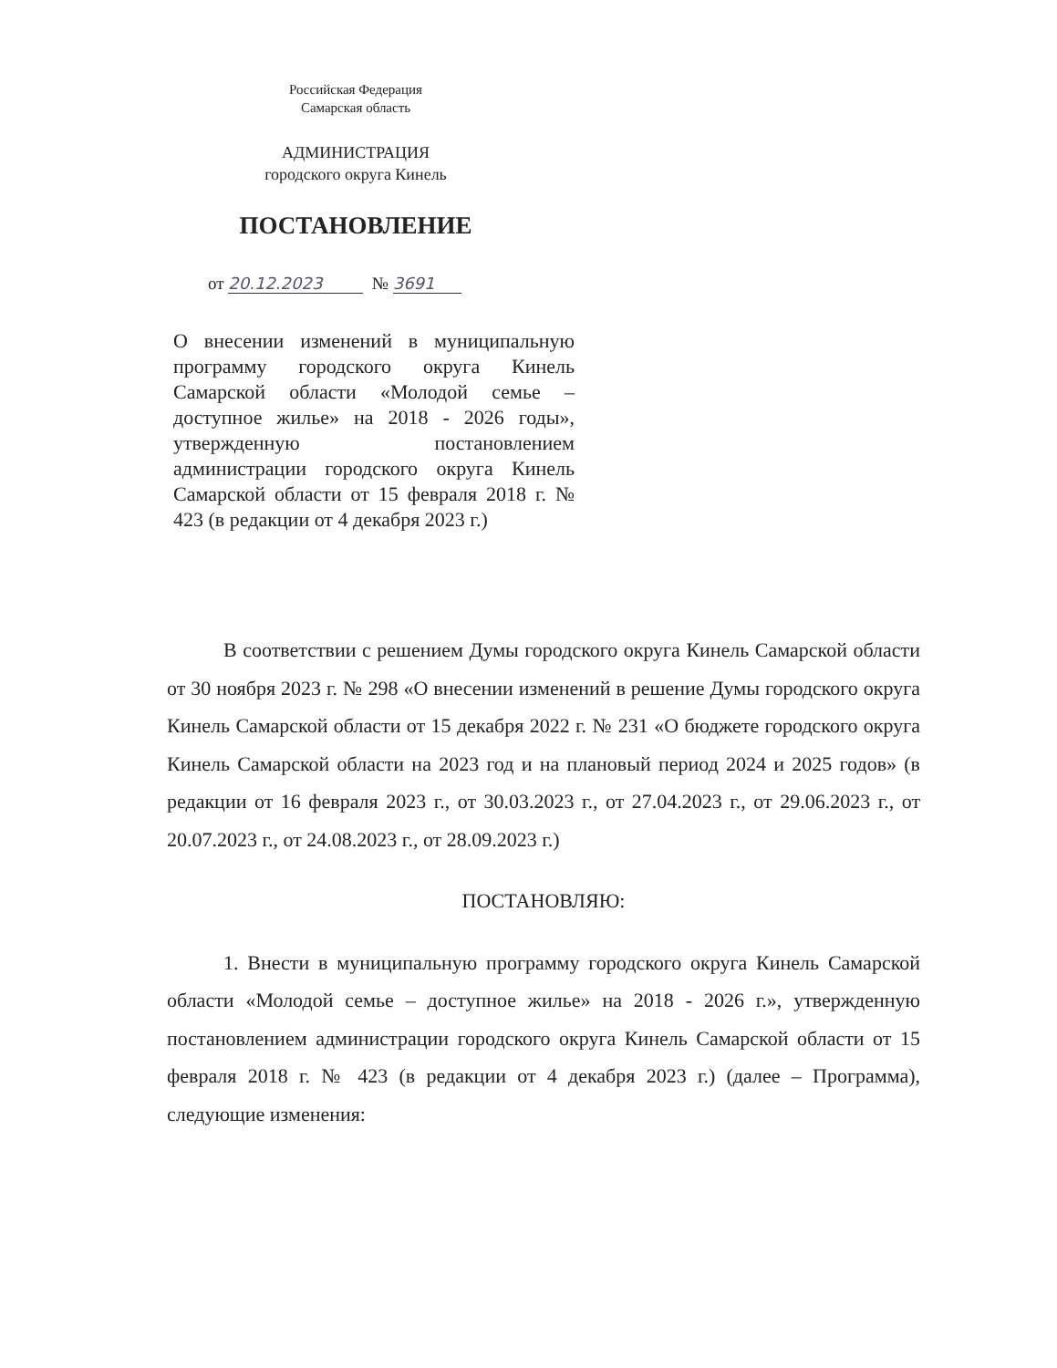Российская Федерация
Самарская область
АДМИНИСТРАЦИЯ
городского округа Кинель
ПОСТАНОВЛЕНИЕ
от 20.12.2023 № 3691
О внесении изменений в муниципальную программу городского округа Кинель Самарской области «Молодой семье – доступное жилье» на 2018 - 2026 годы», утвержденную постановлением администрации городского округа Кинель Самарской области от 15 февраля 2018 г. № 423 (в редакции от 4 декабря 2023 г.)
В соответствии с решением Думы городского округа Кинель Самарской области от 30 ноября 2023 г. № 298 «О внесении изменений в решение Думы городского округа Кинель Самарской области от 15 декабря 2022 г. № 231 «О бюджете городского округа Кинель Самарской области на 2023 год и на плановый период 2024 и 2025 годов» (в редакции от 16 февраля 2023 г., от 30.03.2023 г., от 27.04.2023 г., от 29.06.2023 г., от 20.07.2023 г., от 24.08.2023 г., от 28.09.2023 г.)
ПОСТАНОВЛЯЮ:
1. Внести в муниципальную программу городского округа Кинель Самарской области «Молодой семье – доступное жилье» на 2018 - 2026 г.», утвержденную постановлением администрации городского округа Кинель Самарской области от 15 февраля 2018 г. № 423 (в редакции от 4 декабря 2023 г.) (далее – Программа), следующие изменения: